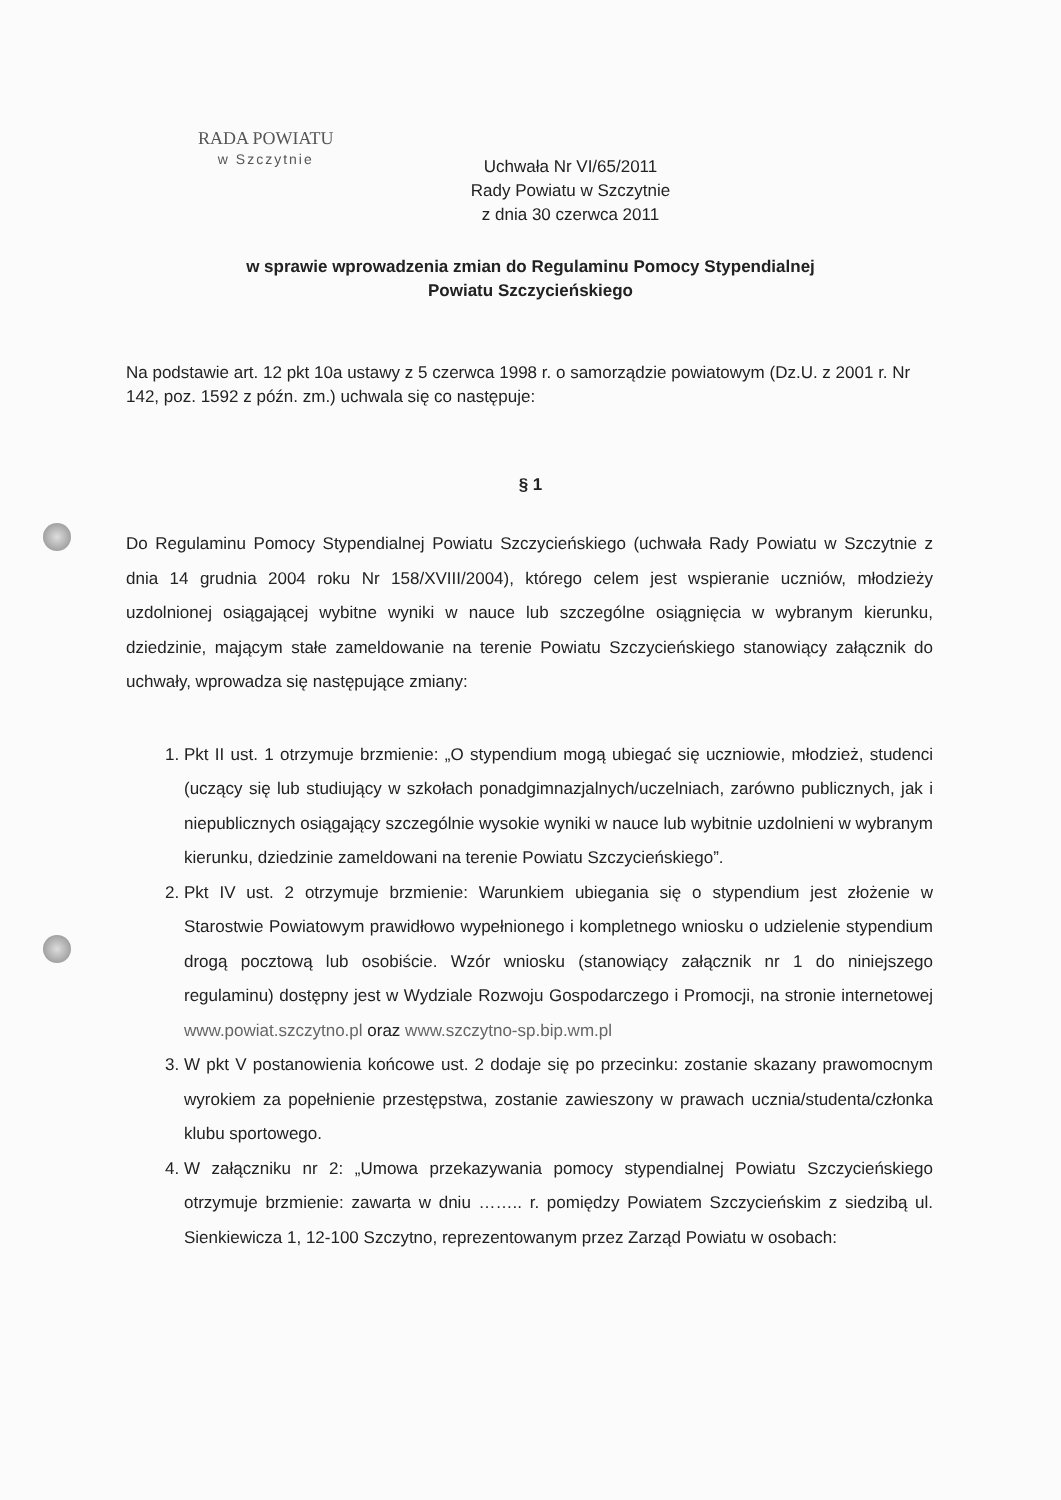RADA POWIATU
w Szczytnie
Uchwała Nr VI/65/2011
Rady Powiatu w Szczytnie
z dnia 30 czerwca 2011
w sprawie wprowadzenia zmian do Regulaminu Pomocy Stypendialnej
Powiatu Szczycieńskiego
Na podstawie art. 12 pkt 10a ustawy z 5 czerwca 1998 r. o samorządzie powiatowym (Dz.U. z 2001 r. Nr 142, poz. 1592 z późn. zm.) uchwala się co następuje:
§ 1
Do Regulaminu Pomocy Stypendialnej Powiatu Szczycieńskiego (uchwała Rady Powiatu w Szczytnie z dnia 14 grudnia 2004 roku Nr 158/XVIII/2004), którego celem jest wspieranie uczniów, młodzieży uzdolnionej osiągającej wybitne wyniki w nauce lub szczególne osiągnięcia w wybranym kierunku, dziedzinie, mającym stałe zameldowanie na terenie Powiatu Szczycieńskiego stanowiący załącznik do uchwały, wprowadza się następujące zmiany:
1. Pkt II ust. 1 otrzymuje brzmienie: „O stypendium mogą ubiegać się uczniowie, młodzież, studenci (uczący się lub studiujący w szkołach ponadgimnazjalnych/uczelniach, zarówno publicznych, jak i niepublicznych osiągający szczególnie wysokie wyniki w nauce lub wybitnie uzdolnieni w wybranym kierunku, dziedzinie zameldowani na terenie Powiatu Szczycieńskiego”.
2. Pkt IV ust. 2 otrzymuje brzmienie: Warunkiem ubiegania się o stypendium jest złożenie w Starostwie Powiatowym prawidłowo wypełnionego i kompletnego wniosku o udzielenie stypendium drogą pocztową lub osobiście. Wzór wniosku (stanowiący załącznik nr 1 do niniejszego regulaminu) dostępny jest w Wydziale Rozwoju Gospodarczego i Promocji, na stronie internetowej www.powiat.szczytno.pl oraz www.szczytno-sp.bip.wm.pl
3. W pkt V postanowienia końcowe ust. 2 dodaje się po przecinku: zostanie skazany prawomocnym wyrokiem za popełnienie przestępstwa, zostanie zawieszony w prawach ucznia/studenta/członka klubu sportowego.
4. W załączniku nr 2: „Umowa przekazywania pomocy stypendialnej Powiatu Szczycieńskiego otrzymuje brzmienie: zawarta w dniu …….. r. pomiędzy Powiatem Szczycieńskim z siedzibą ul. Sienkiewicza 1, 12-100 Szczytno, reprezentowanym przez Zarząd Powiatu w osobach: